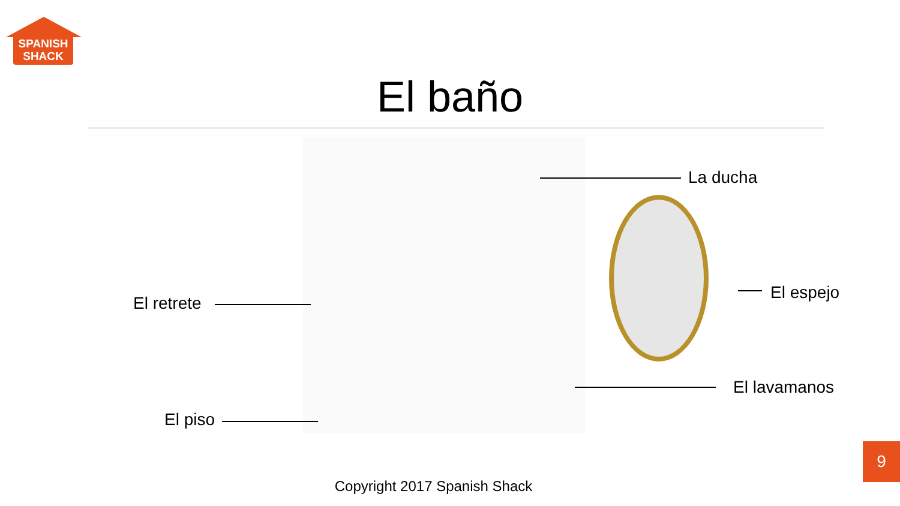SPANISH
SHACK
El baño
La ducha
El retrete
El espejo
El lavamanos
El piso
9
Copyright 2017 Spanish Shack